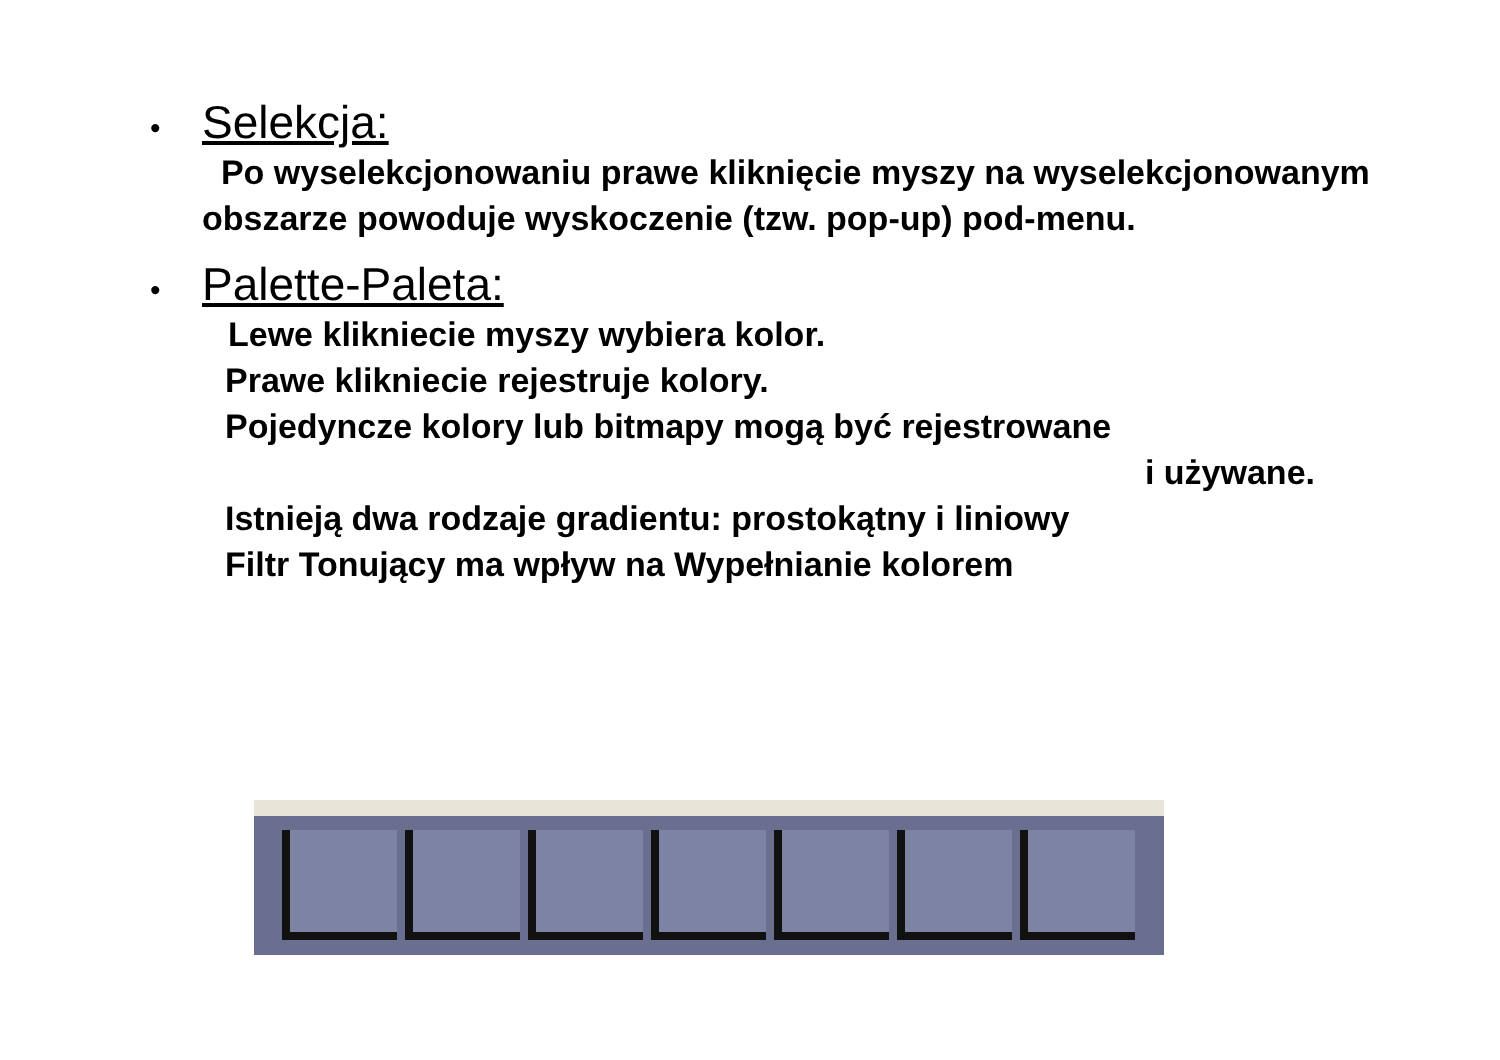• Selekcja:
Po wyselekcjonowaniu prawe kliknięcie myszy na wyselekcjonowanym obszarze powoduje wyskoczenie (tzw. pop-up) pod-menu.
• Palette-Paleta:
Lewe klikniecie myszy wybiera kolor.
Prawe klikniecie rejestruje kolory.
Pojedyncze kolory lub bitmapy mogą być rejestrowane
i używane.
Istnieją dwa rodzaje gradientu: prostokątny i liniowy
Filtr Tonujący ma wpływ na Wypełnianie kolorem